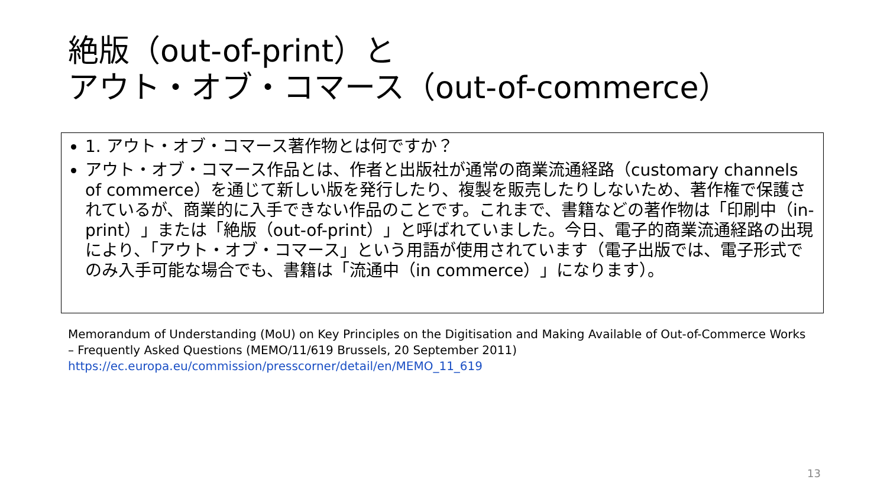絶版（out-of-print）と
アウト・オブ・コマース（out-of-commerce）
1. アウト・オブ・コマース著作物とは何ですか？
アウト・オブ・コマース作品とは、作者と出版社が通常の商業流通経路（customary channels of commerce）を通じて新しい版を発行したり、複製を販売したりしないため、著作権で保護されているが、商業的に入手できない作品のことです。これまで、書籍などの著作物は「印刷中（in-print）」または「絶版（out-of-print）」と呼ばれていました。今日、電子的商業流通経路の出現により、「アウト・オブ・コマース」という用語が使用されています（電子出版では、電子形式でのみ入手可能な場合でも、書籍は「流通中（in commerce）」になります）。
Memorandum of Understanding (MoU) on Key Principles on the Digitisation and Making Available of Out-of-Commerce Works – Frequently Asked Questions (MEMO/11/619 Brussels, 20 September 2011)
https://ec.europa.eu/commission/presscorner/detail/en/MEMO_11_619
13